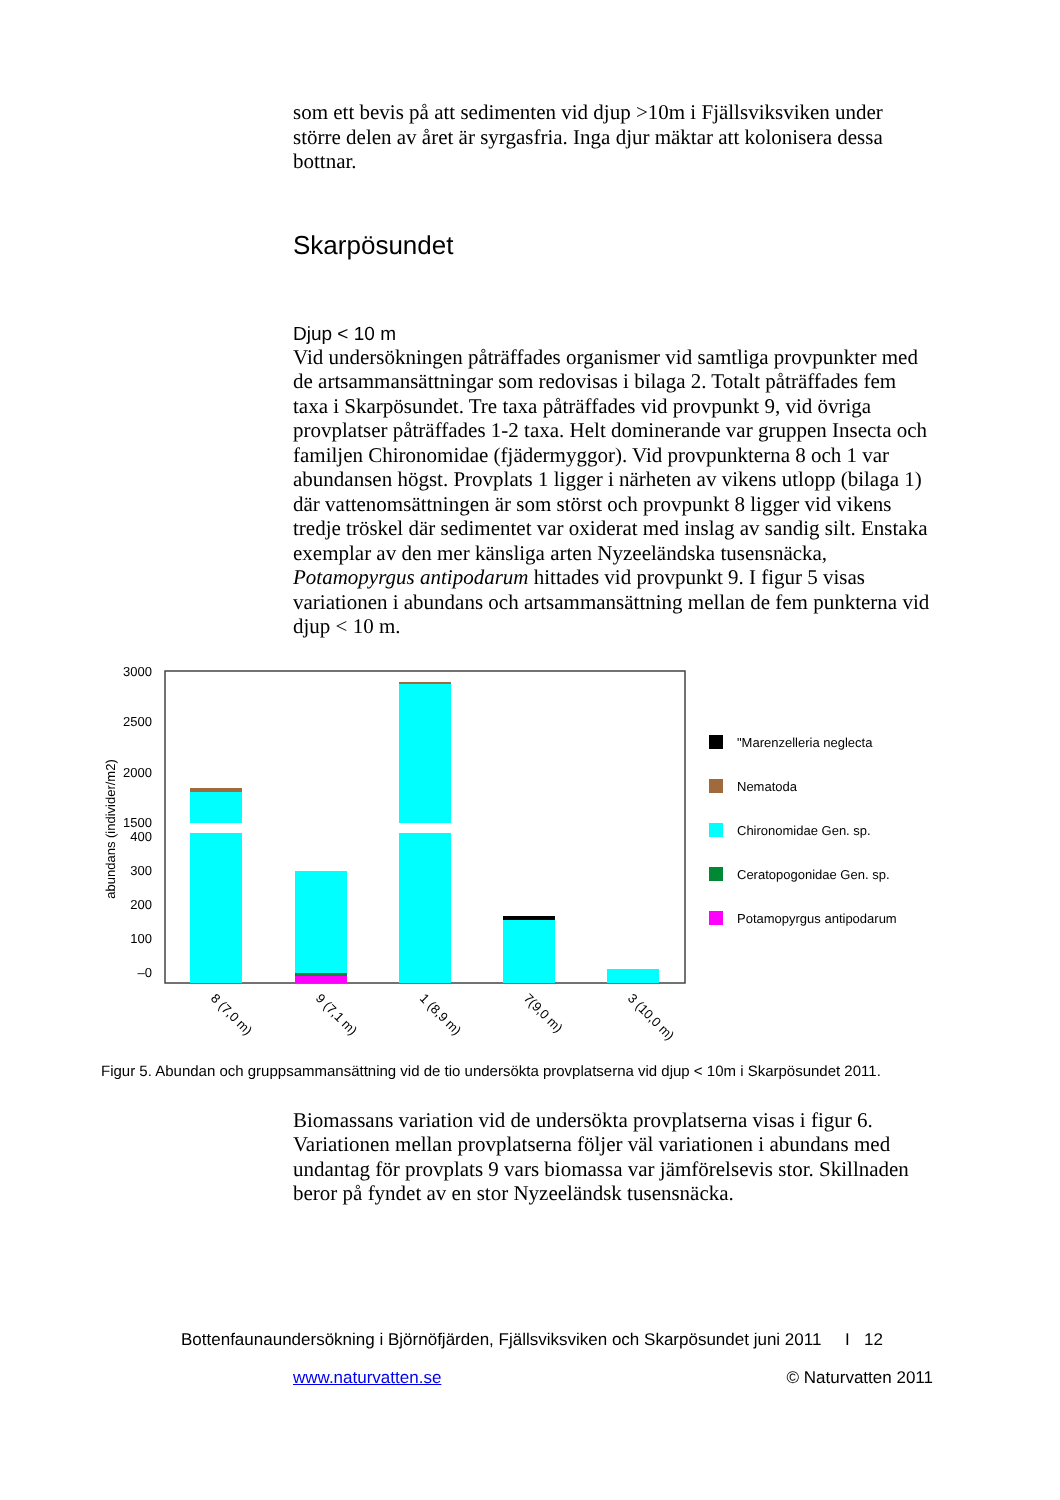som ett bevis på att sedimenten vid djup >10m i Fjällsviksviken under större delen av året är syrgasfria. Inga djur mäktar att kolonisera dessa bottnar.
Skarpösundet
Djup < 10 m
Vid undersökningen påträffades organismer vid samtliga provpunkter med de artsammansättningar som redovisas i bilaga 2. Totalt påträffades fem taxa i Skarpösundet. Tre taxa påträffades vid provpunkt 9, vid övriga provplatser påträffades 1-2 taxa. Helt dominerande var gruppen Insecta och familjen Chironomidae (fjädermyggor). Vid provpunkterna 8 och 1 var abundansen högst. Provplats 1 ligger i närheten av vikens utlopp (bilaga 1) där vattenomsättningen är som störst och provpunkt 8 ligger vid vikens tredje tröskel där sedimentet var oxiderat med inslag av sandig silt. Enstaka exemplar av den mer känsliga arten Nyzeeländska tusensnäcka, Potamopyrgus antipodarum hittades vid provpunkt 9. I figur 5 visas variationen i abundans och artsammansättning mellan de fem punkterna vid djup < 10 m.
3000
2500
2000
1500
400
300
200
100
–0
abundans (individer/m2)
8 (7,0 m)
9 (7,1 m)
1 (8,9 m)
7(9,0 m)
3 (10,0 m)
"Marenzelleria neglecta
Nematoda
Chironomidae Gen. sp.
Ceratopogonidae Gen. sp.
Potamopyrgus antipodarum
Figur 5. Abundan och gruppsammansättning vid de tio undersökta provplatserna vid djup < 10m i Skarpösundet 2011.
Biomassans variation vid de undersökta provplatserna visas i figur 6. Variationen mellan provplatserna följer väl variationen i abundans med undantag för provplats 9 vars biomassa var jämförelsevis stor. Skillnaden beror på fyndet av en stor Nyzeeländsk tusensnäcka.
Bottenfaunaundersökning i Björnöfjärden, Fjällsviksviken och Skarpösundet juni 2011 I 12
www.naturvatten.se © Naturvatten 2011